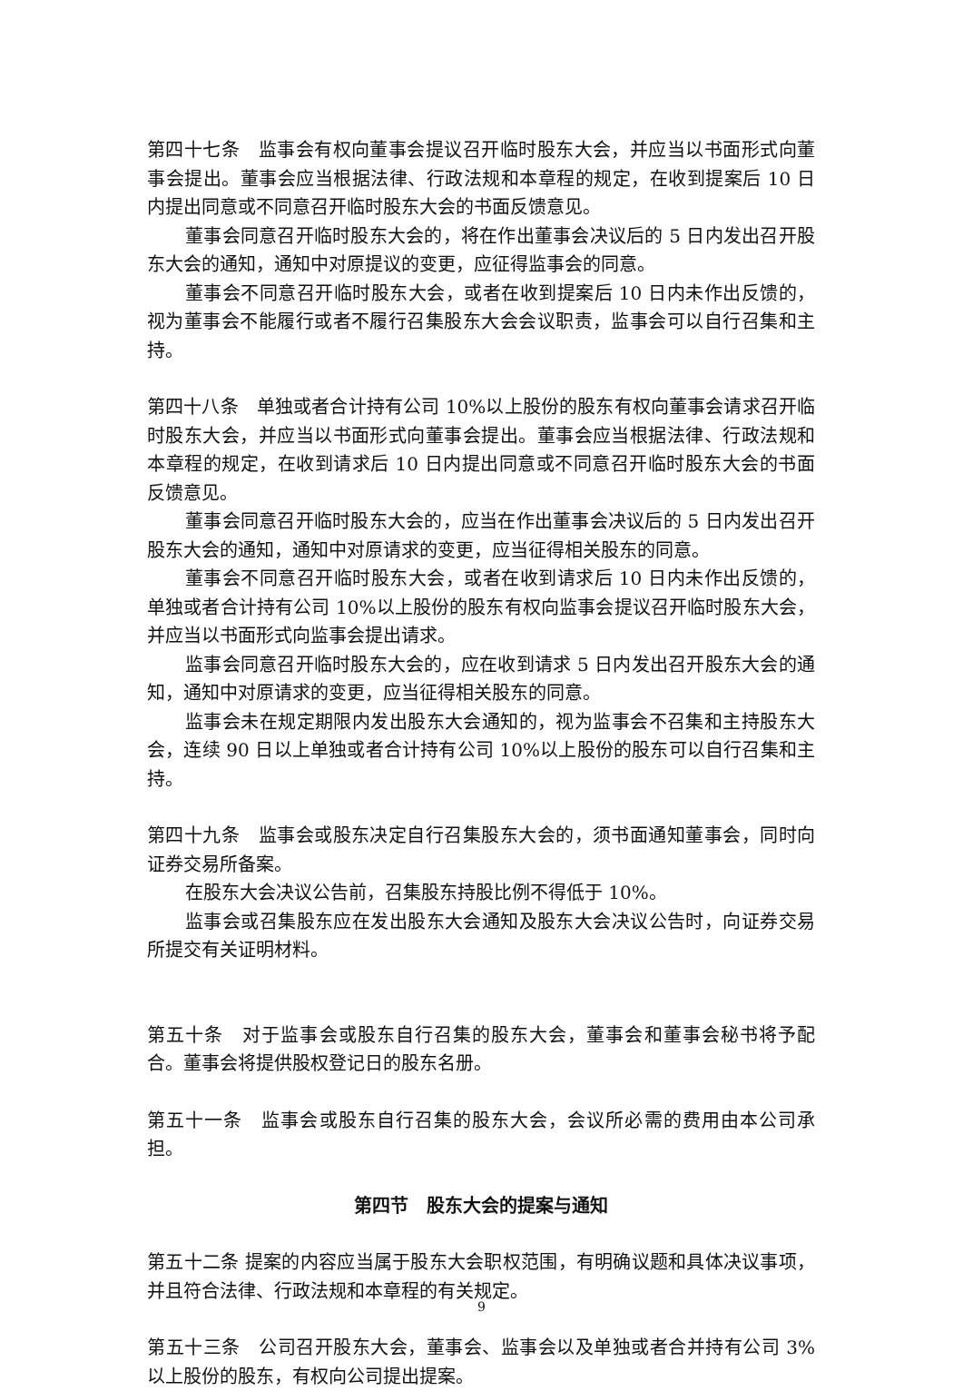第四十七条　监事会有权向董事会提议召开临时股东大会，并应当以书面形式向董事会提出。董事会应当根据法律、行政法规和本章程的规定，在收到提案后 10 日内提出同意或不同意召开临时股东大会的书面反馈意见。
董事会同意召开临时股东大会的，将在作出董事会决议后的 5 日内发出召开股东大会的通知，通知中对原提议的变更，应征得监事会的同意。
董事会不同意召开临时股东大会，或者在收到提案后 10 日内未作出反馈的，视为董事会不能履行或者不履行召集股东大会会议职责，监事会可以自行召集和主持。
第四十八条　单独或者合计持有公司 10%以上股份的股东有权向董事会请求召开临时股东大会，并应当以书面形式向董事会提出。董事会应当根据法律、行政法规和本章程的规定，在收到请求后 10 日内提出同意或不同意召开临时股东大会的书面反馈意见。
董事会同意召开临时股东大会的，应当在作出董事会决议后的 5 日内发出召开股东大会的通知，通知中对原请求的变更，应当征得相关股东的同意。
董事会不同意召开临时股东大会，或者在收到请求后 10 日内未作出反馈的，单独或者合计持有公司 10%以上股份的股东有权向监事会提议召开临时股东大会，并应当以书面形式向监事会提出请求。
监事会同意召开临时股东大会的，应在收到请求 5 日内发出召开股东大会的通知，通知中对原请求的变更，应当征得相关股东的同意。
监事会未在规定期限内发出股东大会通知的，视为监事会不召集和主持股东大会，连续 90 日以上单独或者合计持有公司 10%以上股份的股东可以自行召集和主持。
第四十九条　监事会或股东决定自行召集股东大会的，须书面通知董事会，同时向证券交易所备案。
在股东大会决议公告前，召集股东持股比例不得低于 10%。
监事会或召集股东应在发出股东大会通知及股东大会决议公告时，向证券交易所提交有关证明材料。
第五十条　对于监事会或股东自行召集的股东大会，董事会和董事会秘书将予配合。董事会将提供股权登记日的股东名册。
第五十一条　监事会或股东自行召集的股东大会，会议所必需的费用由本公司承担。
第四节　股东大会的提案与通知
第五十二条 提案的内容应当属于股东大会职权范围，有明确议题和具体决议事项，并且符合法律、行政法规和本章程的有关规定。
第五十三条　公司召开股东大会，董事会、监事会以及单独或者合并持有公司 3%以上股份的股东，有权向公司提出提案。
9